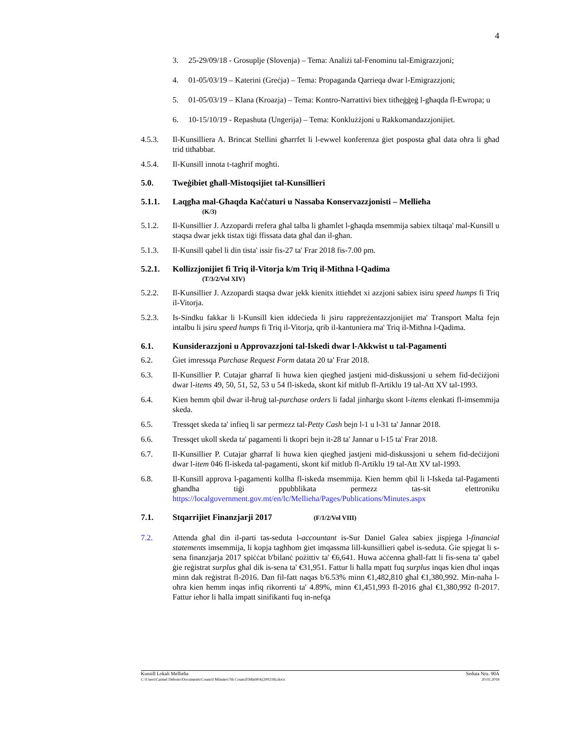4
3. 25-29/09/18 - Grosuplje (Slovenja) – Tema: Analiżi tal-Fenominu tal-Emigrazzjoni;
4. 01-05/03/19 – Katerini (Greċja) – Tema: Propaganda Qarrieqa dwar l-Emigrazzjoni;
5. 01-05/03/19 – Klana (Kroazja) – Tema: Kontro-Narrattivi biex titħeġġeġ l-għaqda fl-Ewropa; u
6. 10-15/10/19 - Repashuta (Ungerija) – Tema: Konklużżjoni u Rakkomandazzjonijiet.
4.5.3. Il-Kunsilliera A. Brincat Stellini għarrfet li l-ewwel konferenza ġiet posposta għal data oħra li għad trid titħabbar.
4.5.4. Il-Kunsill innota t-tagħrif mogħti.
5.0. Tweġibiet għall-Mistoqsijiet tal-Kunsillieri
5.1.1. Laqgħa mal-Għaqda Kaċċaturi u Nassaba Konservazzjonisti – Mellieħa
(K/3)
5.1.2. Il-Kunsillier J. Azzopardi rrefera għal talba li għamlet l-għaqda msemmija sabiex tiltaqa' mal-Kunsill u staqsa dwar jekk tistax tiġi ffissata data għal dan il-għan.
5.1.3. Il-Kunsill qabel li din tista' issir fis-27 ta' Frar 2018 fis-7.00 pm.
5.2.1. Kollizzjonijiet fi Triq il-Vitorja k/m Triq il-Mithna l-Qadima
(T/3/2/Vol XIV)
5.2.2. Il-Kunsillier J. Azzopardi staqsa dwar jekk kienitx ittieħdet xi azzjoni sabiex isiru speed humps fi Triq il-Vitorja.
5.2.3. Is-Sindku fakkar li l-Kunsill kien iddeċieda li jsiru rappreżentazzjonijiet ma' Transport Malta fejn intalbu li jsiru speed humps fi Triq il-Vitorja, qrib il-kantuniera ma' Triq il-Mitħna l-Qadima.
6.1. Kunsiderazzjoni u Approvazzjoni tal-Iskedi dwar l-Akkwist u tal-Pagamenti
6.2. Ġiet imressqa Purchase Request Form datata 20 ta' Frar 2018.
6.3. Il-Kunsillier P. Cutajar għarraf li huwa kien qiegħed jastjeni mid-diskussjoni u sehem fid-deċiżjoni dwar l-items 49, 50, 51, 52, 53 u 54 fl-iskeda, skont kif mitlub fl-Artiklu 19 tal-Att XV tal-1993.
6.4. Kien hemm qbil dwar il-ħruġ tal-purchase orders li fadal jinħarġu skont l-items elenkati fl-imsemmija skeda.
6.5. Tressqet skeda ta' infieq li sar permezz tal-Petty Cash bejn l-1 u l-31 ta' Jannar 2018.
6.6. Tressqet ukoll skeda ta' pagamenti li tkopri bejn it-28 ta' Jannar u l-15 ta' Frar 2018.
6.7. Il-Kunsillier P. Cutajar għarraf li huwa kien qiegħed jastjeni mid-diskussjoni u sehem fid-deċiżjoni dwar l-item 046 fl-iskeda tal-pagamenti, skont kif mitlub fl-Artiklu 19 tal-Att XV tal-1993.
6.8. Il-Kunsill approva l-pagamenti kollha fl-iskeda msemmija. Kien hemm qbil li l-Iskeda tal-Pagamenti għandha tiġi ppubblikata permezz tas-sit elettroniku https://localgovernment.gov.mt/en/lc/Mellieha/Pages/Publications/Minutes.aspx
7.1. Stqarrijiet Finanzjarji 2017 (F/1/2/Vol VIII)
7.2. Attenda għal din il-parti tas-seduta l-accountant is-Sur Daniel Galea sabiex jispjega l-financial statements imsemmija, li kopja tagħhom ġiet imqassma lill-kunsillieri qabel is-seduta. Ġie spjegat li s-sena finanzjarja 2017 spiċċat b'bilanċ pożittiv ta' €6,641. Huwa aċċenna għall-fatt li fis-sena ta' qabel ġie reġistrat surplus għal dik is-sena ta' €31,951. Fattur li ħalla mpatt fuq surplus inqas kien dħul inqas minn dak reġistrat fl-2016. Dan fil-fatt naqas b'6.53% minn €1,482,810 għal €1,380,992. Min-naħa l-oħra kien hemm inqas infiq rikorrenti ta' 4.89%, minn €1,451,993 fl-2016 għal €1,380,992 fl-2017. Fattur ieħor li ħalla impatt sinifikanti fuq in-nefqa
Kunsill Lokali Mellieħa Seduta Nru. 90A
C:\Users\Carmel Debono\Documents\Council Minutes\7th Council\Min90A(200218).docx 20.02.2018